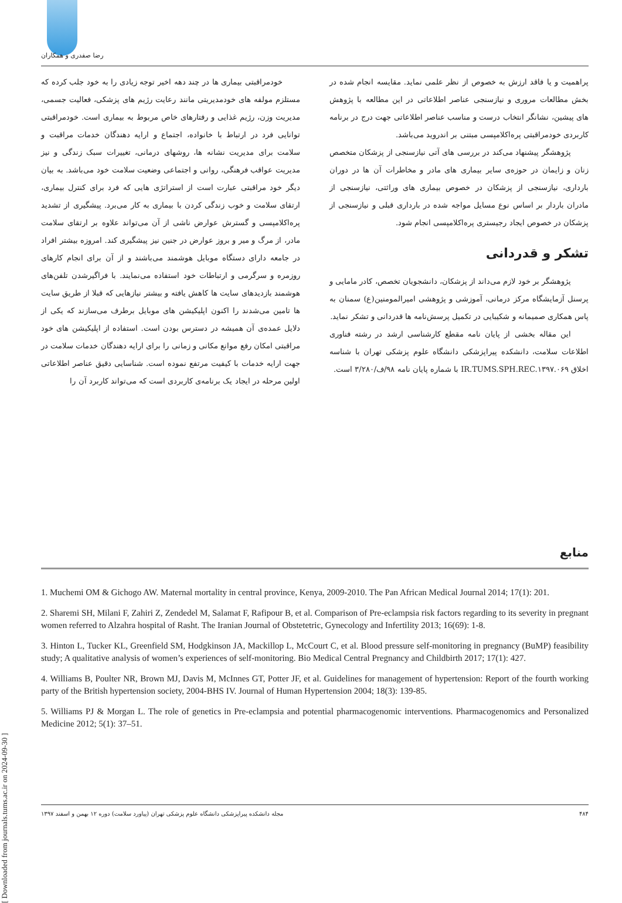رضا صفدری و همکاران
خودمراقبتی بیماری ها در چند دهه اخیر توجه زیادی را به خود جلب کرده که مستلزم مولفه های خودمدیریتی مانند رعایت رژیم های پزشکی، فعالیت جسمی، مدیریت وزن، رژیم غذایی و رفتارهای خاص مربوط به بیماری است. خودمراقبتی توانایی فرد در ارتباط با خانواده، اجتماع و ارایه دهندگان خدمات مراقبت و سلامت برای مدیریت نشانه ها، روشهای درمانی، تغییرات سبک زندگی و نیز مدیریت عواقب فرهنگی، روانی و اجتماعی وضعیت سلامت خود می‌باشد. به بیان دیگر خود مراقبتی عبارت است از استراتژی هایی که فرد برای کنترل بیماری، ارتقای سلامت و خوب زندگی کردن با بیماری به کار می‌برد. پیشگیری از تشدید پره‌اکلامپسی و گسترش عوارض ناشی از آن می‌تواند علاوه بر ارتقای سلامت مادر، از مرگ و میر و بروز عوارض در جنین نیز پیشگیری کند. امروزه بیشتر افراد در جامعه دارای دستگاه موبایل هوشمند می‌باشند و از آن برای انجام کارهای روزمره و سرگرمی و ارتباطات خود استفاده می‌نمایند. با فراگیرشدن تلفن‌های هوشمند بازدیدهای سایت ها کاهش یافته و بیشتر نیازهایی که قبلا از طریق سایت ها تامین می‌شدند را اکنون اپلیکیشن های موبایل برطرف می‌سازند که یکی از دلایل عمده‌ی آن همیشه در دسترس بودن است. استفاده از اپلیکیشن های خود مراقبتی امکان رفع موانع مکانی و زمانی را برای ارایه دهندگان خدمات سلامت در جهت ارایه خدمات با کیفیت مرتفع نموده است. شناسایی دقیق عناصر اطلاعاتی اولین مرحله در ایجاد یک برنامه‌ی کاربردی است که می‌تواند کاربرد آن را
پراهمیت و یا فاقد ارزش به خصوص از نظر علمی نماید. مقایسه انجام شده در بخش مطالعات مروری و نیازسنجی عناصر اطلاعاتی در این مطالعه با پژوهش های پیشین، نشانگر انتخاب درست و مناسب عناصر اطلاعاتی جهت درج در برنامه کاربردی خودمراقبتی پره‌اکلامپسی مبتنی بر اندروید می‌باشد.
پژوهشگر پیشنهاد می‌کند در بررسی های آتی نیازسنجی از پزشکان متخصص زنان و زایمان در حوزه‌ی سایر بیماری های مادر و مخاطرات آن ها در دوران بارداری، نیازسنجی از پزشکان در خصوص بیماری های وراثتی، نیازسنجی از مادران باردار بر اساس نوع مسایل مواجه شده در بارداری قبلی و نیازسنجی از پزشکان در خصوص ایجاد رجیستری پره‌اکلامپسی انجام شود.
تشکر و قدردانی
پژوهشگر بر خود لازم می‌داند از پزشکان، دانشجویان تخصص، کادر مامایی و پرسنل آزمایشگاه مرکز درمانی، آموزشی و پژوهشی امیرالمومنین(ع) سمنان به پاس همکاری صمیمانه و شکیبایی در تکمیل پرسش‌نامه ها قدردانی و تشکر نماید.
این مقاله بخشی از پایان نامه مقطع کارشناسی ارشد در رشته فناوری اطلاعات سلامت، دانشکده پیراپزشکی دانشگاه علوم پزشکی تهران با شناسه اخلاق IR.TUMS.SPH.REC.۱۳۹۷.۰۶۹ با شماره پایان نامه ۹۸/ف/۳/۲۸۰ است.
منابع
1. Muchemi OM & Gichogo AW. Maternal mortality in central province, Kenya, 2009-2010. The Pan African Medical Journal 2014; 17(1): 201.
2. Sharemi SH, Milani F, Zahiri Z, Zendedel M, Salamat F, Rafipour B, et al. Comparison of Pre-eclampsia risk factors regarding to its severity in pregnant women referred to Alzahra hospital of Rasht. The Iranian Journal of Obstetetric, Gynecology and Infertility 2013; 16(69): 1-8.
3. Hinton L, Tucker KL, Greenfield SM, Hodgkinson JA, Mackillop L, McCourt C, et al. Blood pressure self-monitoring in pregnancy (BuMP) feasibility study; A qualitative analysis of women’s experiences of self-monitoring. Bio Medical Central Pregnancy and Childbirth 2017; 17(1): 427.
4. Williams B, Poulter NR, Brown MJ, Davis M, McInnes GT, Potter JF, et al. Guidelines for management of hypertension: Report of the fourth working party of the British hypertension society, 2004-BHS IV. Journal of Human Hypertension 2004; 18(3): 139-85.
5. Williams PJ & Morgan L. The role of genetics in Pre-eclampsia and potential pharmacogenomic interventions. Pharmacogenomics and Personalized Medicine 2012; 5(1): 37–51.
[ Downloaded from journals.tums.ac.ir on 2024-09-30 ]
۴۸۴ مجله دانشکده پیراپزشکی دانشگاه علوم پزشکی تهران (پیاورد سلامت) دوره ۱۲ بهمن و اسفند ۱۳۹۷